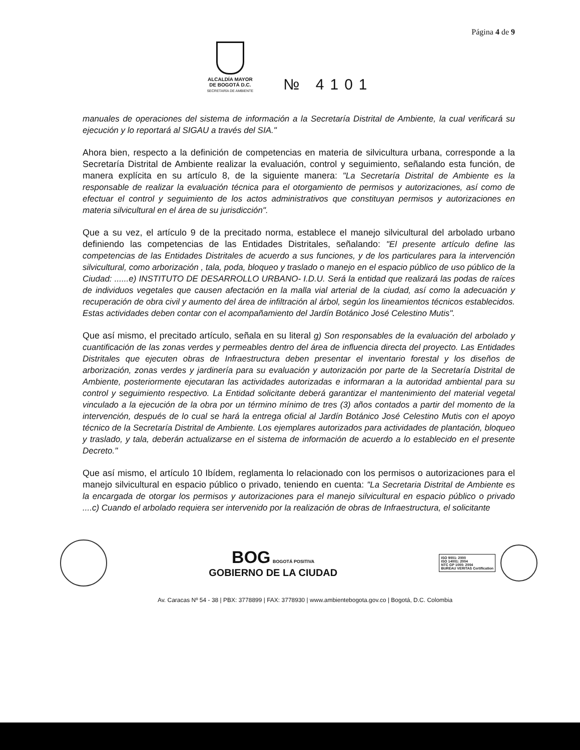Página 4 de 9
ALCALDÍA MAYOR
DE BOGOTÁ D.C.
SECRETARÍA DE AMBIENTE
№ 4101
manuales de operaciones del sistema de información a la Secretaría Distrital de Ambiente, la cual verificará su ejecución y lo reportará al SIGAU a través del SIA."
Ahora bien, respecto a la definición de competencias en materia de silvicultura urbana, corresponde a la Secretaría Distrital de Ambiente realizar la evaluación, control y seguimiento, señalando esta función, de manera explícita en su artículo 8, de la siguiente manera: "La Secretaría Distrital de Ambiente es la responsable de realizar la evaluación técnica para el otorgamiento de permisos y autorizaciones, así como de efectuar el control y seguimiento de los actos administrativos que constituyan permisos y autorizaciones en materia silvicultural en el área de su jurisdicción".
Que a su vez, el artículo 9 de la precitado norma, establece el manejo silvicultural del arbolado urbano definiendo las competencias de las Entidades Distritales, señalando: "El presente artículo define las competencias de las Entidades Distritales de acuerdo a sus funciones, y de los particulares para la intervención silvicultural, como arborización , tala, poda, bloqueo y traslado o manejo en el espacio público de uso público de la Ciudad: ......e) INSTITUTO DE DESARROLLO URBANO- I.D.U. Será la entidad que realizará las podas de raíces de individuos vegetales que causen afectación en la malla vial arterial de la ciudad, así como la adecuación y recuperación de obra civil y aumento del área de infiltración al árbol, según los lineamientos técnicos establecidos. Estas actividades deben contar con el acompañamiento del Jardín Botánico José Celestino Mutis".
Que así mismo, el precitado artículo, señala en su literal g) Son responsables de la evaluación del arbolado y cuantificación de las zonas verdes y permeables dentro del área de influencia directa del proyecto. Las Entidades Distritales que ejecuten obras de Infraestructura deben presentar el inventario forestal y los diseños de arborización, zonas verdes y jardinería para su evaluación y autorización por parte de la Secretaría Distrital de Ambiente, posteriormente ejecutaran las actividades autorizadas e informaran a la autoridad ambiental para su control y seguimiento respectivo. La Entidad solicitante deberá garantizar el mantenimiento del material vegetal vinculado a la ejecución de la obra por un término mínimo de tres (3) años contados a partir del momento de la intervención, después de lo cual se hará la entrega oficial al Jardín Botánico José Celestino Mutis con el apoyo técnico de la Secretaría Distrital de Ambiente. Los ejemplares autorizados para actividades de plantación, bloqueo y traslado, y tala, deberán actualizarse en el sistema de información de acuerdo a lo establecido en el presente Decreto."
Que así mismo, el artículo 10 Ibídem, reglamenta lo relacionado con los permisos o autorizaciones para el manejo silvicultural en espacio público o privado, teniendo en cuenta: "La Secretaria Distrital de Ambiente es la encargada de otorgar los permisos y autorizaciones para el manejo silvicultural en espacio público o privado ....c) Cuando el arbolado requiera ser intervenido por la realización de obras de Infraestructura, el solicitante
BOG BOGOTÁ POSITIVA
GOBIERNO DE LA CIUDAD
ISO 9001: 2000
ISO 14001: 2004
NTC GP 1000: 2004
BUREAU VERITAS Certification
Av. Caracas Nº 54 - 38 | PBX: 3778899 | FAX: 3778930 | www.ambientebogota.gov.co | Bogotá, D.C. Colombia